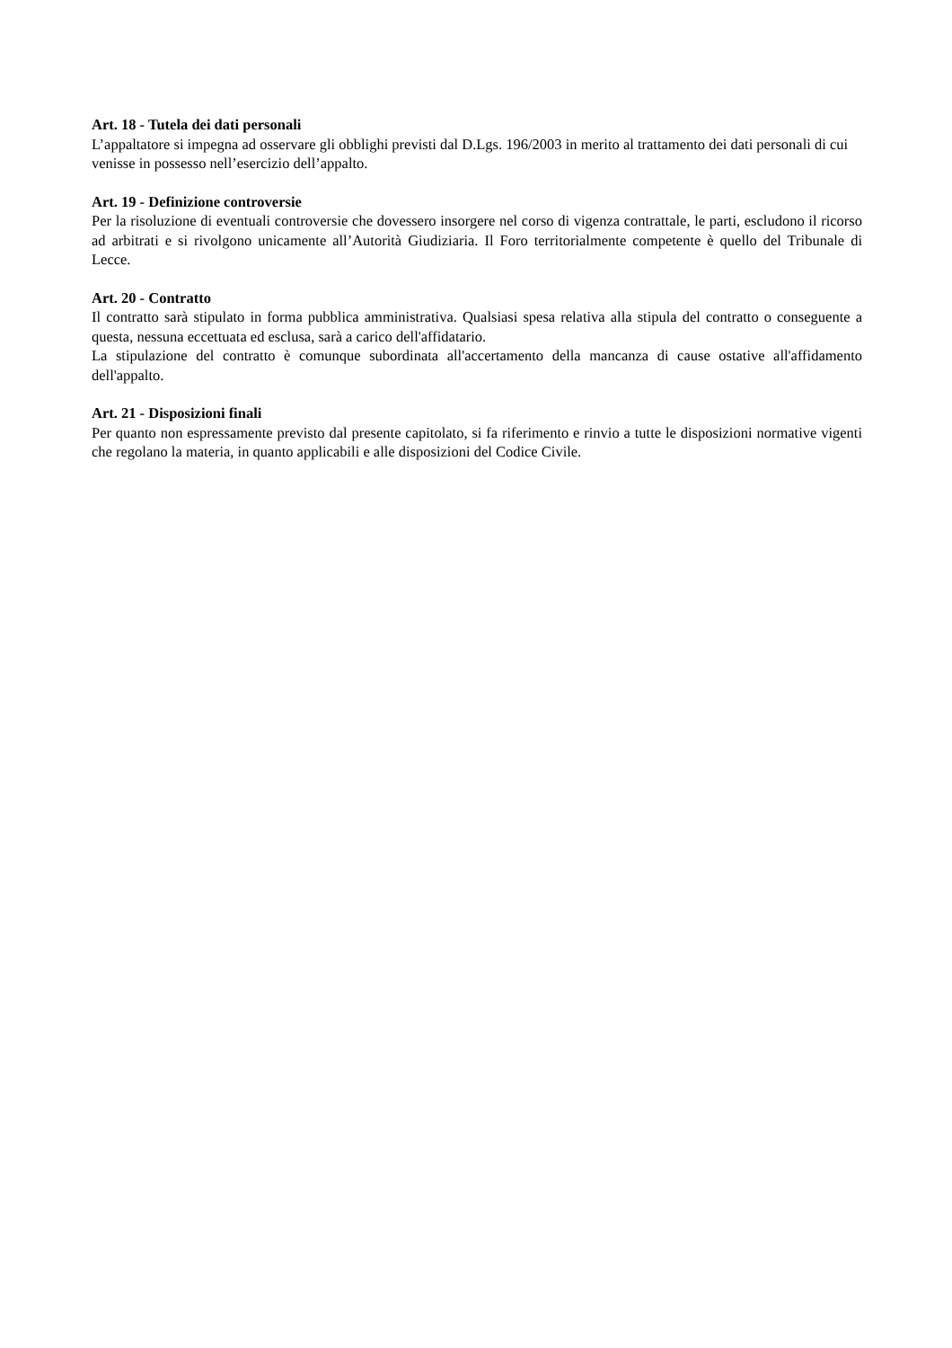Art. 18 - Tutela dei dati personali
L’appaltatore si impegna ad osservare gli obblighi previsti dal D.Lgs. 196/2003 in merito al trattamento dei dati personali di cui venisse in possesso nell’esercizio dell’appalto.
Art. 19 - Definizione controversie
Per la risoluzione di eventuali controversie che dovessero insorgere nel corso di vigenza contrattale, le parti, escludono il ricorso ad arbitrati e si rivolgono unicamente all’Autorità Giudiziaria. Il Foro territorialmente competente è quello del Tribunale di Lecce.
Art. 20 - Contratto
Il contratto sarà stipulato in forma pubblica amministrativa. Qualsiasi spesa relativa alla stipula del contratto o conseguente a questa, nessuna eccettuata ed esclusa, sarà a carico dell'affidatario.
La stipulazione del contratto è comunque subordinata all'accertamento della mancanza di cause ostative all'affidamento dell'appalto.
Art. 21 - Disposizioni finali
Per quanto non espressamente previsto dal presente capitolato, si fa riferimento e rinvio a tutte le disposizioni normative vigenti che regolano la materia, in quanto applicabili e alle disposizioni del Codice Civile.